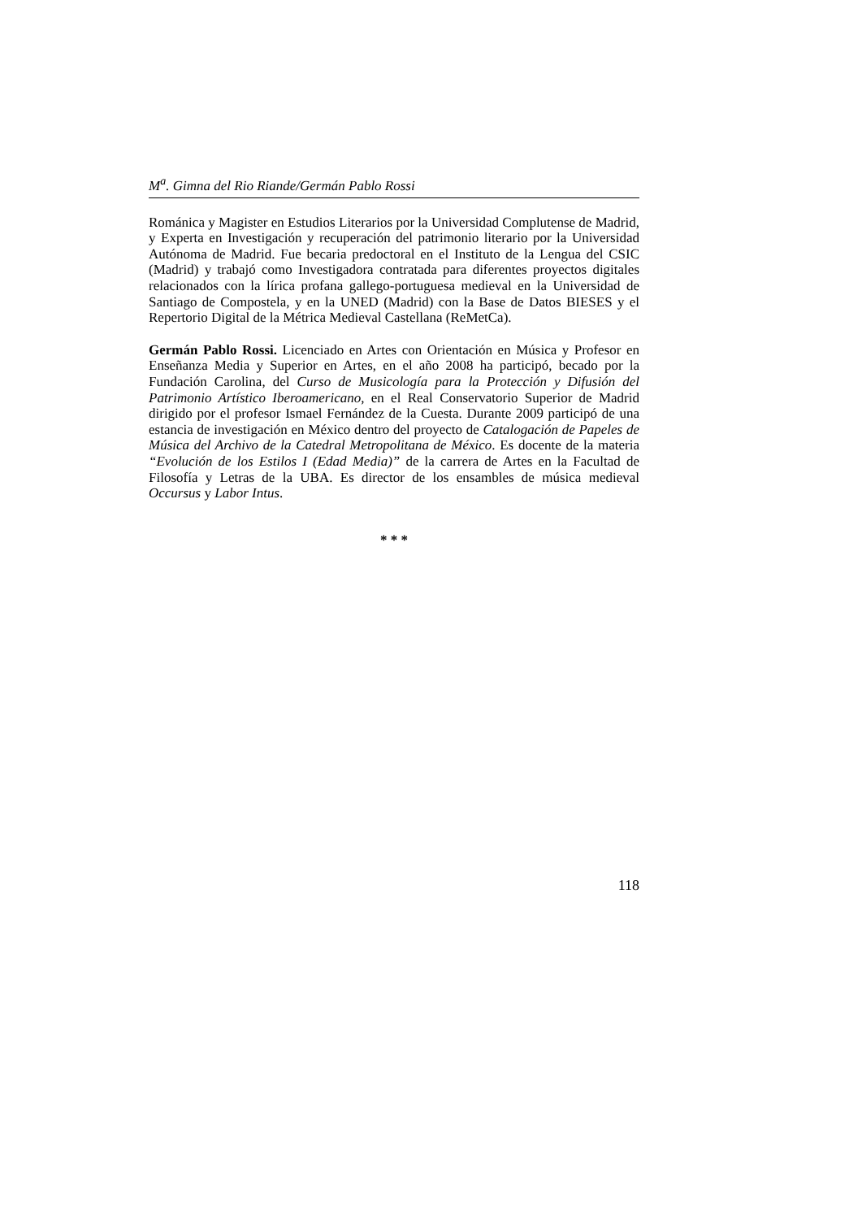M<sup>a</sup>. Gimna del Rio Riande/Germán Pablo Rossi
Románica y Magister en Estudios Literarios por la Universidad Complutense de Madrid, y Experta en Investigación y recuperación del patrimonio literario por la Universidad Autónoma de Madrid. Fue becaria predoctoral en el Instituto de la Lengua del CSIC (Madrid) y trabajó como Investigadora contratada para diferentes proyectos digitales relacionados con la lírica profana gallego-portuguesa medieval en la Universidad de Santiago de Compostela, y en la UNED (Madrid) con la Base de Datos BIESES y el Repertorio Digital de la Métrica Medieval Castellana (ReMetCa).
Germán Pablo Rossi. Licenciado en Artes con Orientación en Música y Profesor en Enseñanza Media y Superior en Artes, en el año 2008 ha participó, becado por la Fundación Carolina, del Curso de Musicología para la Protección y Difusión del Patrimonio Artístico Iberoamericano, en el Real Conservatorio Superior de Madrid dirigido por el profesor Ismael Fernández de la Cuesta. Durante 2009 participó de una estancia de investigación en México dentro del proyecto de Catalogación de Papeles de Música del Archivo de la Catedral Metropolitana de México. Es docente de la materia “Evolución de los Estilos I (Edad Media)” de la carrera de Artes en la Facultad de Filosofía y Letras de la UBA. Es director de los ensambles de música medieval Occursus y Labor Intus.
* * *
118